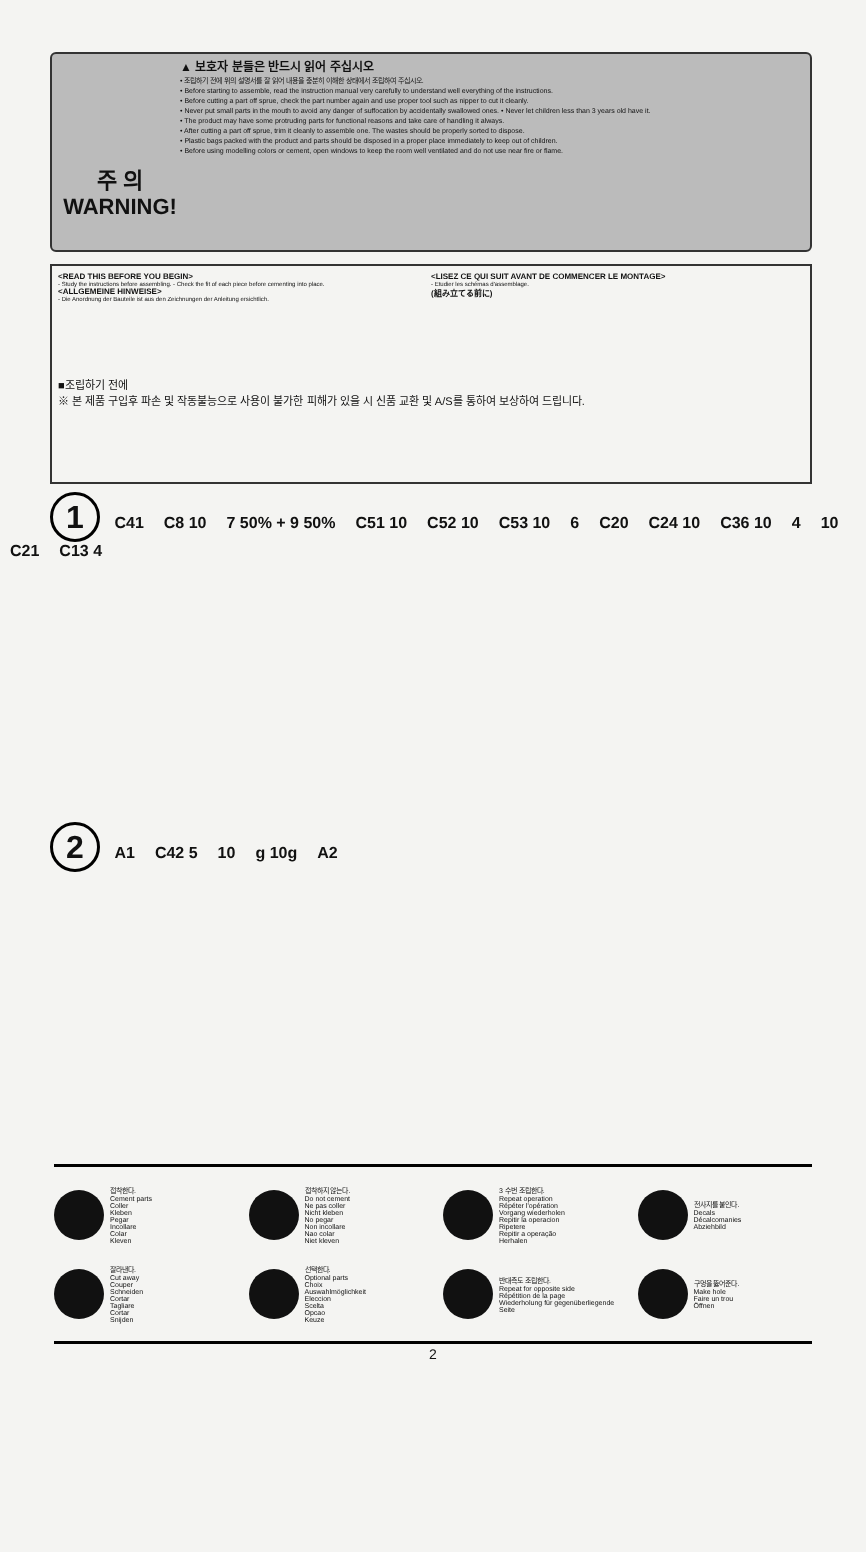주 의
WARNING!
▲ 보호자 분들은 반드시 읽어 주십시오
• 조립하기 전에 위의 설명서를 잘 읽어 내용을 충분히 이해한 상태에서 조립하여 주십시오.
• Before starting to assemble, read the instruction manual very carefully to understand well everything of the instructions.
• Before cutting a part off sprue, check the part number again and use proper tool such as nipper to cut it cleanly.
• Never put small parts in the mouth to avoid any danger of suffocation by accidentally swallowed ones. • Never let children less than 3 years old have it.
• The product may have some protruding parts for functional reasons and take care of handling it always.
• After cutting a part off sprue, trim it cleanly to assemble one. The wastes should be properly sorted to dispose.
• Plastic bags packed with the product and parts should be disposed in a proper place immediately to keep out of children.
• Before using modelling colors or cement, open windows to keep the room well ventilated and do not use near fire or flame.
<READ THIS BEFORE YOU BEGIN>
- Study the instructions before assembling. - Check the fit of each piece before cementing into place.
<ALLGEMEINE HINWEISE>
- Die Anordnung der Bauteile ist aus den Zeichnungen der Anleitung ersichtlich.
<LISEZ CE QUI SUIT AVANT DE COMMENCER LE MONTAGE>
- Etudier les schémas d'assemblage.
(組み立てる前に)
■조립하기 전에
※ 본 제품 구입후 파손 및 작동불능으로 사용이 불가한 피해가 있을 시 신품 교환 및 A/S를 통하여 보상하여 드립니다.
1
C41 C8 10 7 50% + 9 50% C51 10 C52 10 C53 10 6 C20 C24 10 C36 10 4 10 C21 C13 4
2
A1 C42 5 10 g 10g A2
접착한다.
Cement parts
Coller
Kleben
Pegar
Incollare
Colar
Kleven
접착하지 않는다.
Do not cement
Ne pas coller
Nicht kleben
No pegar
Non incollare
Nao colar
Niet kleven
3 수번 조립한다.
Repeat operation
Répéter l'opération
Vorgang wiederholen
Repitir la operacion
Ripetere
Repitir a operação
Herhalen
전사지를 붙인다.
Decals
Décalcomanies
Abziehbild
잘라낸다.
Cut away
Couper
Schneiden
Cortar
Tagliare
Cortar
Snijden
선택한다.
Optional parts
Choix
Auswahlmöglichkeit
Eleccion
Scelta
Opcao
Keuze
반대측도 조립한다.
Repeat for opposite side
Répétition de la page
Wiederholung für gegenüberliegende Seite
구멍을 뚫어준다.
Make hole
Faire un trou
Öffnen
2